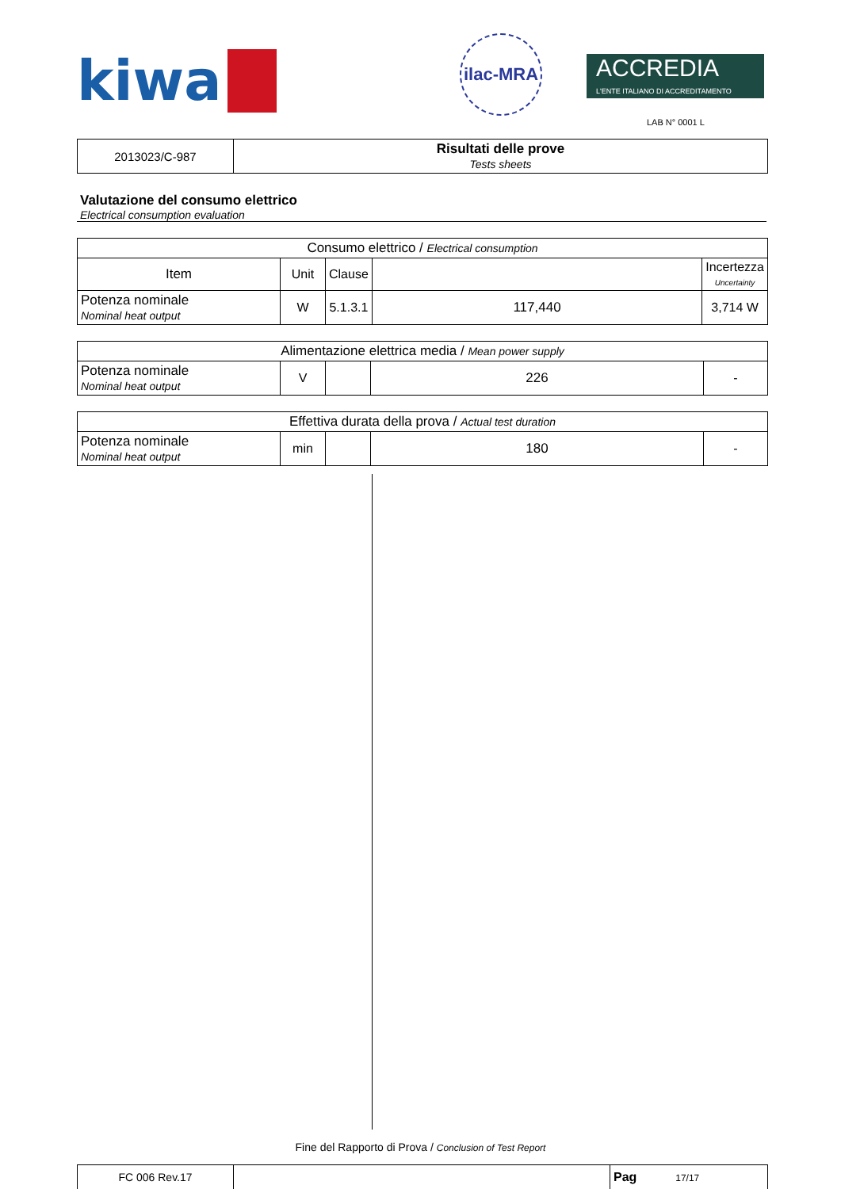kiwa
ilac-MRA
ACCREDIA
L'ENTE ITALIANO DI ACCREDITAMENTO
LAB N° 0001 L
| 2013023/C-987 | Risultati delle prove Tests sheets |
Valutazione del consumo elettrico
Electrical consumption evaluation
| Consumo elettrico / Electrical consumption | | | | |
| Item | Unit | Clause | | Incertezza Uncertainty |
| Potenza nominale Nominal heat output | W | 5.1.3.1 | 117,440 | 3,714 W |
| Alimentazione elettrica media / Mean power supply | | | | |
| Potenza nominale Nominal heat output | V | | 226 | - |
| Effettiva durata della prova / Actual test duration | | | | |
| Potenza nominale Nominal heat output | min | | 180 | - |
Fine del Rapporto di Prova / Conclusion of Test Report
| FC 006 Rev.17 | | Pag 17/17 |